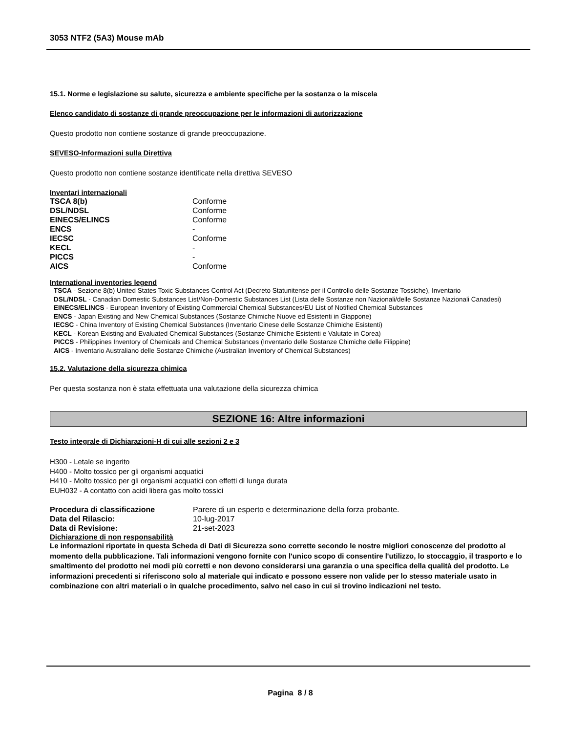3053 NTF2 (5A3) Mouse mAb
15.1. Norme e legislazione su salute, sicurezza e ambiente specifiche per la sostanza o la miscela
Elenco candidato di sostanze di grande preoccupazione per le informazioni di autorizzazione
Questo prodotto non contiene sostanze di grande preoccupazione.
SEVESO-Informazioni sulla Direttiva
Questo prodotto non contiene sostanze identificate nella direttiva SEVESO
Inventari internazionali
| TSCA 8(b) | Conforme |
| DSL/NDSL | Conforme |
| EINECS/ELINCS | Conforme |
| ENCS | - |
| IECSC | Conforme |
| KECL | - |
| PICCS | - |
| AICS | Conforme |
International inventories legend
TSCA - Sezione 8(b) United States Toxic Substances Control Act (Decreto Statunitense per il Controllo delle Sostanze Tossiche), Inventario
DSL/NDSL - Canadian Domestic Substances List/Non-Domestic Substances List (Lista delle Sostanze non Nazionali/delle Sostanze Nazionali Canadesi)
EINECS/ELINCS - European Inventory of Existing Commercial Chemical Substances/EU List of Notified Chemical Substances
ENCS - Japan Existing and New Chemical Substances (Sostanze Chimiche Nuove ed Esistenti in Giappone)
IECSC - China Inventory of Existing Chemical Substances (Inventario Cinese delle Sostanze Chimiche Esistenti)
KECL - Korean Existing and Evaluated Chemical Substances (Sostanze Chimiche Esistenti e Valutate in Corea)
PICCS - Philippines Inventory of Chemicals and Chemical Substances (Inventario delle Sostanze Chimiche delle Filippine)
AICS - Inventario Australiano delle Sostanze Chimiche (Australian Inventory of Chemical Substances)
15.2. Valutazione della sicurezza chimica
Per questa sostanza non è stata effettuata una valutazione della sicurezza chimica
SEZIONE 16: Altre informazioni
Testo integrale di Dichiarazioni-H di cui alle sezioni 2 e 3
H300 - Letale se ingerito
H400 - Molto tossico per gli organismi acquatici
H410 - Molto tossico per gli organismi acquatici con effetti di lunga durata
EUH032 - A contatto con acidi libera gas molto tossici
| Procedura di classificazione | Parere di un esperto e determinazione della forza probante. |
| Data del Rilascio: | 10-lug-2017 |
| Data di Revisione: | 21-set-2023 |
Dichiarazione di non responsabilità
Le informazioni riportate in questa Scheda di Dati di Sicurezza sono corrette secondo le nostre migliori conoscenze del prodotto al momento della pubblicazione. Tali informazioni vengono fornite con l'unico scopo di consentire l'utilizzo, lo stoccaggio, il trasporto e lo smaltimento del prodotto nei modi più corretti e non devono considerarsi una garanzia o una specifica della qualità del prodotto. Le informazioni precedenti si riferiscono solo al materiale qui indicato e possono essere non valide per lo stesso materiale usato in combinazione con altri materiali o in qualche procedimento, salvo nel caso in cui si trovino indicazioni nel testo.
Pagina 8 / 8